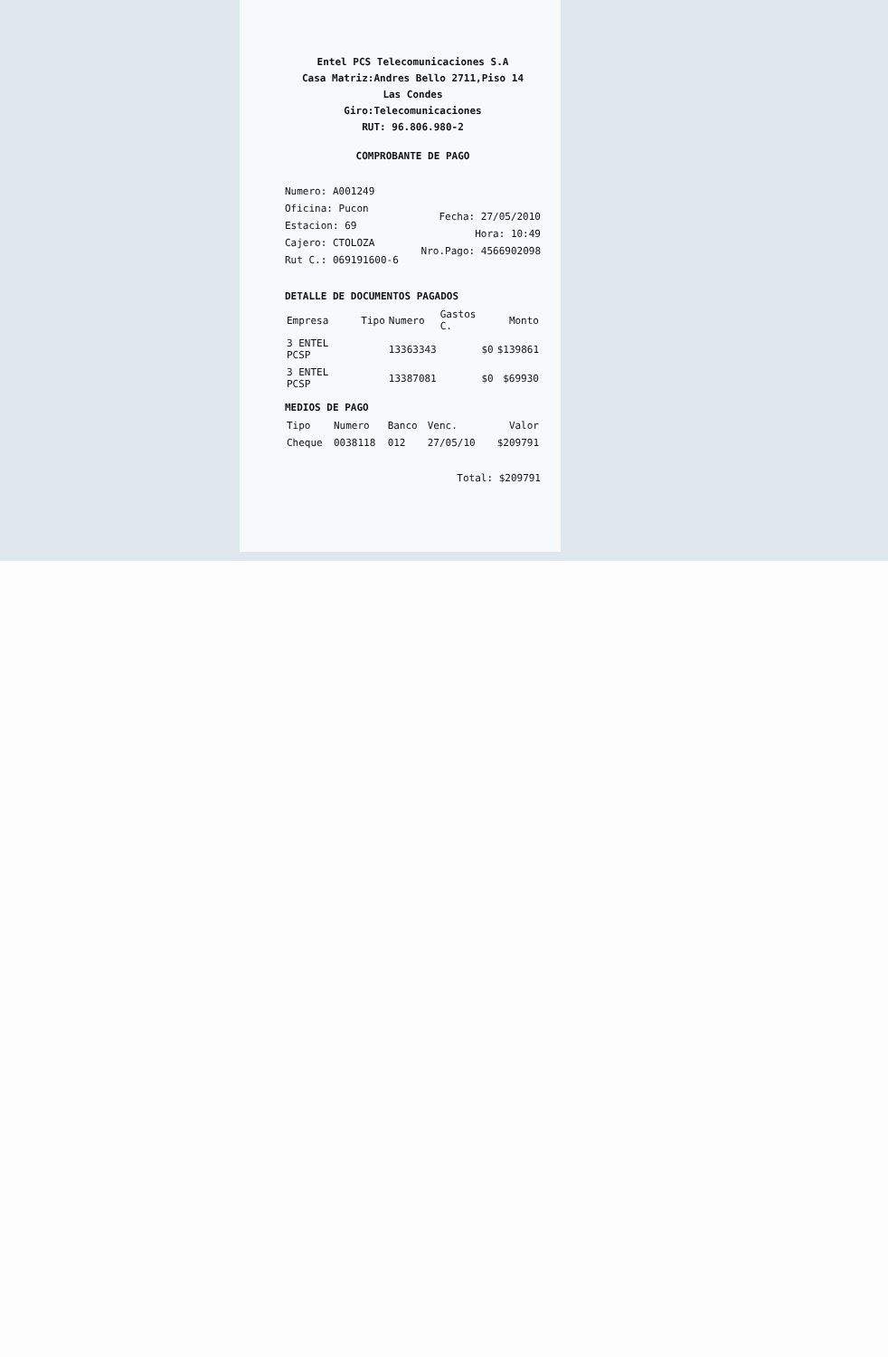Entel PCS Telecomunicaciones S.A
Casa Matriz:Andres Bello 2711,Piso 14
Las Condes
Giro:Telecomunicaciones
RUT: 96.806.980-2
COMPROBANTE DE PAGO
Numero: A001249
Oficina: Pucon
Estacion: 69
Cajero: CTOLOZA
Rut C.: 069191600-6
Fecha: 27/05/2010
Hora: 10:49
Nro.Pago: 4566902098
DETALLE DE DOCUMENTOS PAGADOS
| Empresa | Tipo | Numero | Gastos C. | Monto |
| --- | --- | --- | --- | --- |
| 3 ENTEL PCSP | | 13363343 | $0 | $139861 |
| 3 ENTEL PCSP | | 13387081 | $0 | $69930 |
MEDIOS DE PAGO
| Tipo | Numero | Banco | Venc. | Valor |
| --- | --- | --- | --- | --- |
| Cheque | 0038118 | 012 | 27/05/10 | $209791 |
Total: $209791